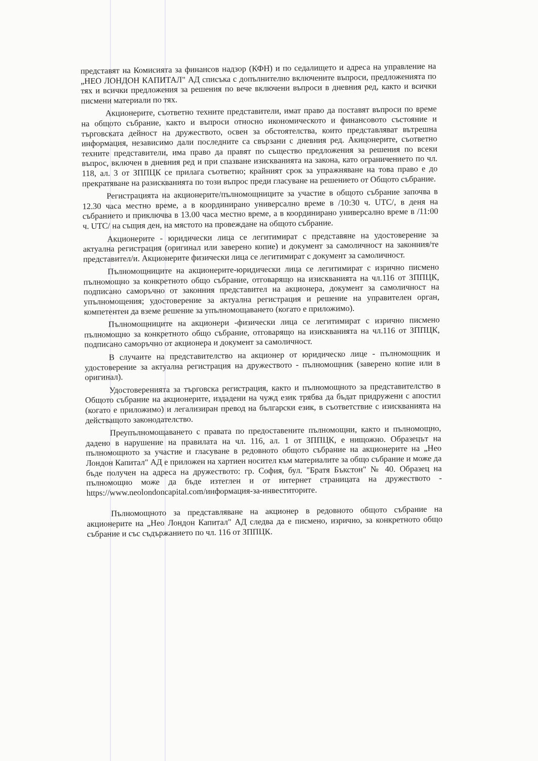представят на Комисията за финансов надзор (КФН) и по седалището и адреса на управление на „НЕО ЛОНДОН КАПИТАЛ" АД списъка с допълнително включените въпроси, предложенията по тях и всички предложения за решения по вече включени въпроси в дневния ред, както и всички писмени материали по тях.
Акционерите, съответно техните представители, имат право да поставят въпроси по време на общото събрание, както и въпроси относно икономическото и финансовото състояние и търговската дейност на дружеството, освен за обстоятелства, които представляват вътрешна информация, независимо дали последните са свързани с дневния ред. Акицонерите, съответно техните представители, има право да правят по същество предложения за решения по всеки въпрос, включен в дневния ред и при спазване изискванията на закона, като ограничението по чл. 118, ал. 3 от ЗППЦК се прилага съответно; крайният срок за упражняване на това право е до прекратяване на разискванията по този въпрос преди гласуване на решението от Общото събрание.
Регистрацията на акционерите/пълномощниците за участие в общото събрание започва в 12.30 часа местно време, а в координирано универсално време в /10:30 ч. UTC/, в деня на събранието и приключва в 13.00 часа местно време, а в координирано универсално време в /11:00 ч. UTC/ на същия ден, на мястото на провеждане на общото събрание.
Акционерите - юридически лица се легитимират с представяне на удостоверение за актуална регистрация (оригинал или заверено копие) и документ за самоличност на законния/те представител/и. Акционерите физически лица се легитимират с документ за самоличност.
Пълномощниците на акционерите-юридически лица се легитимират с изрично писмено пълномощно за конкретното общо събрание, отговарящо на изискванията на чл.116 от ЗППЦК, подписано саморъчно от законния представител на акционера, документ за самоличност на упълномощения; удостоверение за актуална регистрация и решение на управителен орган, компетентен да вземе решение за упълномощаването (когато е приложимо).
Пълномощниците на акционери -физически лица се легитимират с изрично писмено пълномощно за конкретното общо събрание, отговарящо на изискванията на чл.116 от ЗППЦК, подписано саморъчно от акционера и документ за самоличност.
В случаите на представителство на акционер от юридическо лице - пълномощник и удостоверение за актуална регистрация на дружеството - пълномощник (заверено копие или в оригинал).
Удостоверенията за търговска регистрация, както и пълномощното за представителство в Общото събрание на акционерите, издадени на чужд език трябва да бъдат придружени с апостил (когато е приложимо) и легализиран превод на български език, в съответствие с изискванията на действащото законодателство.
Преупълномощаването с правата по предоставените пълномощни, както и пълномощно, дадено в нарушение на правилата на чл. 116, ал. 1 от ЗППЦК, е нищожно. Образецът на пълномощното за участие и гласуване в редовното общото събрание на акционерите на „Нео Лондон Капитал" АД е приложен на хартиен носител към материалите за общо събрание и може да бъде получен на адреса на дружеството: гр. София, бул. "Братя Бъкстон" № 40. Образец на пълномощно може да бъде изтеглен и от интернет страницата на дружеството - https://www.neolondoncapital.com/информация-за-инвеститорите.
Пълномощното за представляване на акционер в редовното общото събрание на акционерите на „Нео Лондон Капитал" АД следва да е писмено, изрично, за конкретното общо събрание и със съдържанието по чл. 116 от ЗППЦК.